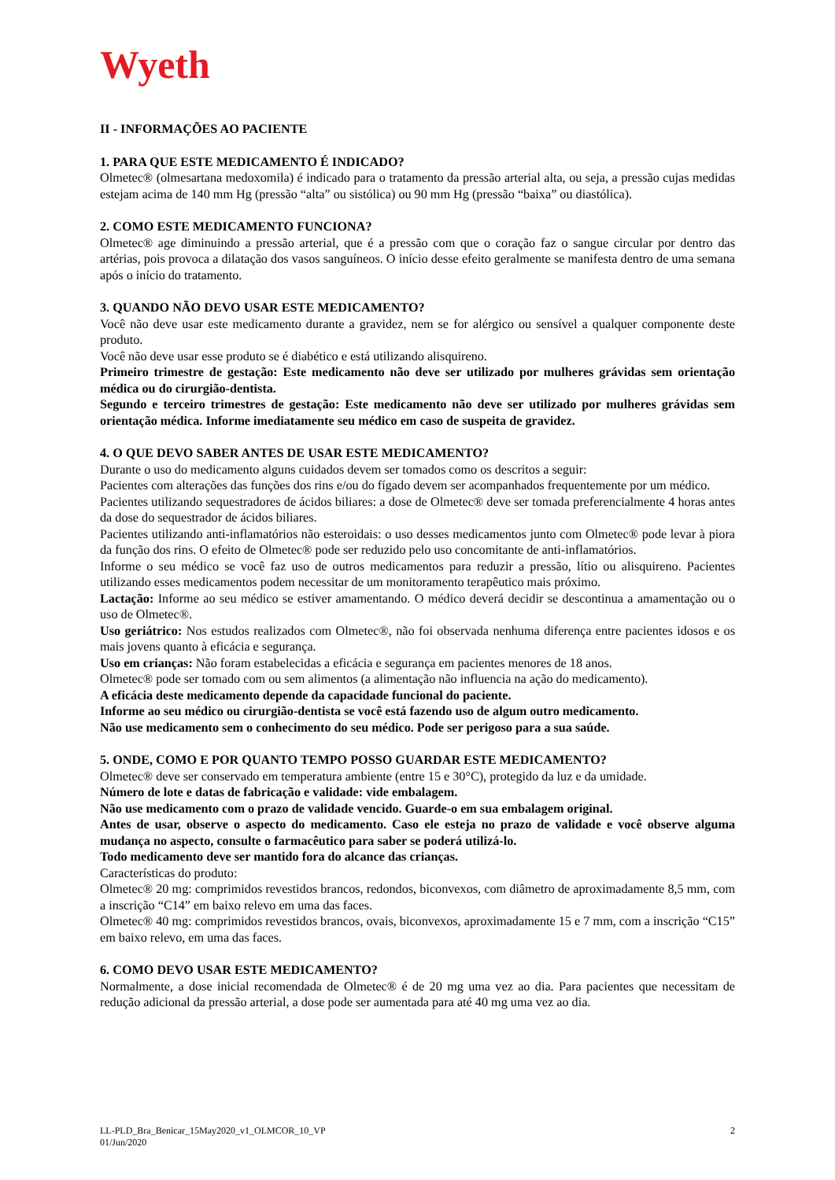Wyeth
II - INFORMAÇÕES AO PACIENTE
1. PARA QUE ESTE MEDICAMENTO É INDICADO?
Olmetec® (olmesartana medoxomila) é indicado para o tratamento da pressão arterial alta, ou seja, a pressão cujas medidas estejam acima de 140 mm Hg (pressão “alta” ou sistólica) ou 90 mm Hg (pressão “baixa” ou diastólica).
2. COMO ESTE MEDICAMENTO FUNCIONA?
Olmetec® age diminuindo a pressão arterial, que é a pressão com que o coração faz o sangue circular por dentro das artérias, pois provoca a dilatação dos vasos sanguíneos. O início desse efeito geralmente se manifesta dentro de uma semana após o início do tratamento.
3. QUANDO NÃO DEVO USAR ESTE MEDICAMENTO?
Você não deve usar este medicamento durante a gravidez, nem se for alérgico ou sensível a qualquer componente deste produto.
Você não deve usar esse produto se é diabético e está utilizando alisquireno.
Primeiro trimestre de gestação: Este medicamento não deve ser utilizado por mulheres grávidas sem orientação médica ou do cirurgião-dentista.
Segundo e terceiro trimestres de gestação: Este medicamento não deve ser utilizado por mulheres grávidas sem orientação médica. Informe imediatamente seu médico em caso de suspeita de gravidez.
4. O QUE DEVO SABER ANTES DE USAR ESTE MEDICAMENTO?
Durante o uso do medicamento alguns cuidados devem ser tomados como os descritos a seguir:
Pacientes com alterações das funções dos rins e/ou do fígado devem ser acompanhados frequentemente por um médico.
Pacientes utilizando sequestradores de ácidos biliares: a dose de Olmetec® deve ser tomada preferencialmente 4 horas antes da dose do sequestrador de ácidos biliares.
Pacientes utilizando anti-inflamatórios não esteroidais: o uso desses medicamentos junto com Olmetec® pode levar à piora da função dos rins. O efeito de Olmetec® pode ser reduzido pelo uso concomitante de anti-inflamatórios.
Informe o seu médico se você faz uso de outros medicamentos para reduzir a pressão, lítio ou alisquireno. Pacientes utilizando esses medicamentos podem necessitar de um monitoramento terapêutico mais próximo.
Lactação: Informe ao seu médico se estiver amamentando. O médico deverá decidir se descontinua a amamentação ou o uso de Olmetec®.
Uso geriátrico: Nos estudos realizados com Olmetec®, não foi observada nenhuma diferença entre pacientes idosos e os mais jovens quanto à eficácia e segurança.
Uso em crianças: Não foram estabelecidas a eficácia e segurança em pacientes menores de 18 anos.
Olmetec® pode ser tomado com ou sem alimentos (a alimentação não influencia na ação do medicamento).
A eficácia deste medicamento depende da capacidade funcional do paciente.
Informe ao seu médico ou cirurgião-dentista se você está fazendo uso de algum outro medicamento.
Não use medicamento sem o conhecimento do seu médico. Pode ser perigoso para a sua saúde.
5. ONDE, COMO E POR QUANTO TEMPO POSSO GUARDAR ESTE MEDICAMENTO?
Olmetec® deve ser conservado em temperatura ambiente (entre 15 e 30°C), protegido da luz e da umidade.
Número de lote e datas de fabricação e validade: vide embalagem.
Não use medicamento com o prazo de validade vencido. Guarde-o em sua embalagem original.
Antes de usar, observe o aspecto do medicamento. Caso ele esteja no prazo de validade e você observe alguma mudança no aspecto, consulte o farmacêutico para saber se poderá utilizá-lo.
Todo medicamento deve ser mantido fora do alcance das crianças.
Características do produto:
Olmetec® 20 mg: comprimidos revestidos brancos, redondos, biconvexos, com diâmetro de aproximadamente 8,5 mm, com a inscrição “C14” em baixo relevo em uma das faces.
Olmetec® 40 mg: comprimidos revestidos brancos, ovais, biconvexos, aproximadamente 15 e 7 mm, com a inscrição “C15” em baixo relevo, em uma das faces.
6. COMO DEVO USAR ESTE MEDICAMENTO?
Normalmente, a dose inicial recomendada de Olmetec® é de 20 mg uma vez ao dia. Para pacientes que necessitam de redução adicional da pressão arterial, a dose pode ser aumentada para até 40 mg uma vez ao dia.
LL-PLD_Bra_Benicar_15May2020_v1_OLMCOR_10_VP
01/Jun/2020
2